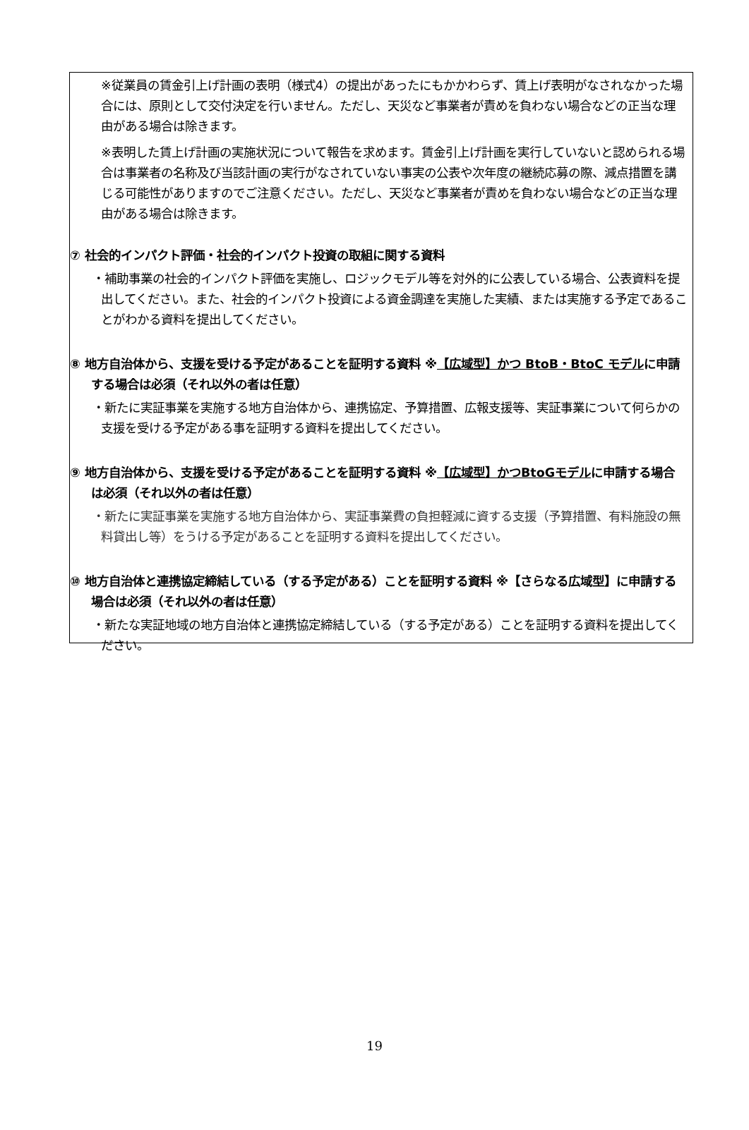※従業員の賃金引上げ計画の表明（様式4）の提出があったにもかかわらず、賃上げ表明がなされなかった場合には、原則として交付決定を行いません。ただし、天災など事業者が責めを負わない場合などの正当な理由がある場合は除きます。
※表明した賃上げ計画の実施状況について報告を求めます。賃金引上げ計画を実行していないと認められる場合は事業者の名称及び当該計画の実行がなされていない事実の公表や次年度の継続応募の際、減点措置を講じる可能性がありますのでご注意ください。ただし、天災など事業者が責めを負わない場合などの正当な理由がある場合は除きます。
⑦ 社会的インパクト評価・社会的インパクト投資の取組に関する資料
・補助事業の社会的インパクト評価を実施し、ロジックモデル等を対外的に公表している場合、公表資料を提出してください。また、社会的インパクト投資による資金調達を実施した実績、または実施する予定であることがわかる資料を提出してください。
⑧ 地方自治体から、支援を受ける予定があることを証明する資料 ※【広域型】かつ BtoB・BtoC モデルに申請する場合は必須（それ以外の者は任意）
・新たに実証事業を実施する地方自治体から、連携協定、予算措置、広報支援等、実証事業について何らかの支援を受ける予定がある事を証明する資料を提出してください。
⑨ 地方自治体から、支援を受ける予定があることを証明する資料 ※【広域型】かつBtoGモデルに申請する場合は必須（それ以外の者は任意）
・新たに実証事業を実施する地方自治体から、実証事業費の負担軽減に資する支援（予算措置、有料施設の無料貸出し等）をうける予定があることを証明する資料を提出してください。
⑩ 地方自治体と連携協定締結している（する予定がある）ことを証明する資料 ※【さらなる広域型】に申請する場合は必須（それ以外の者は任意）
・新たな実証地域の地方自治体と連携協定締結している（する予定がある）ことを証明する資料を提出してください。
19